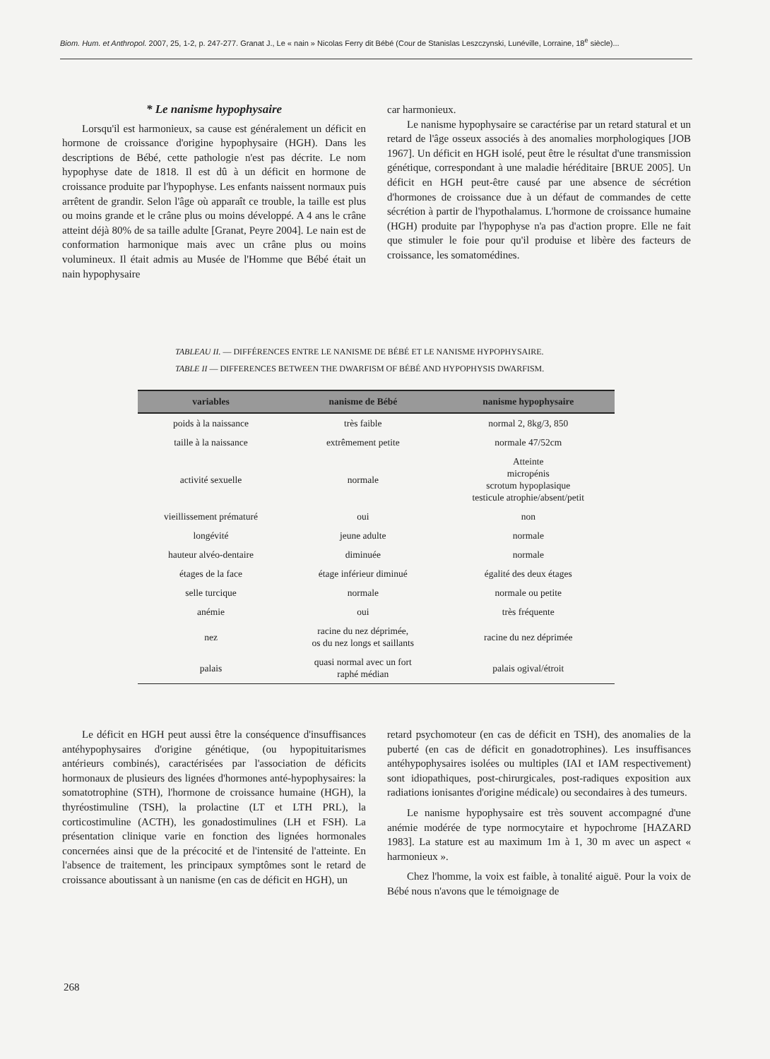Biom. Hum. et Anthropol. 2007, 25, 1-2, p. 247-277. Granat J., Le « nain » Nicolas Ferry dit Bébé (Cour de Stanislas Leszczynski, Lunéville, Lorraine, 18<sup>e</sup> siècle)...
* Le nanisme hypophysaire
Lorsqu'il est harmonieux, sa cause est généralement un déficit en hormone de croissance d'origine hypophysaire (HGH). Dans les descriptions de Bébé, cette pathologie n'est pas décrite. Le nom hypophyse date de 1818. Il est dû à un déficit en hormone de croissance produite par l'hypophyse. Les enfants naissent normaux puis arrêtent de grandir. Selon l'âge où apparaît ce trouble, la taille est plus ou moins grande et le crâne plus ou moins développé. A 4 ans le crâne atteint déjà 80% de sa taille adulte [Granat, Peyre 2004]. Le nain est de conformation harmonique mais avec un crâne plus ou moins volumineux. Il était admis au Musée de l'Homme que Bébé était un nain hypophysaire
car harmonieux.
Le nanisme hypophysaire se caractérise par un retard statural et un retard de l'âge osseux associés à des anomalies morphologiques [JOB 1967]. Un déficit en HGH isolé, peut être le résultat d'une transmission génétique, correspondant à une maladie héréditaire [BRUE 2005]. Un déficit en HGH peut-être causé par une absence de sécrétion d'hormones de croissance due à un défaut de commandes de cette sécrétion à partir de l'hypothalamus. L'hormone de croissance humaine (HGH) produite par l'hypophyse n'a pas d'action propre. Elle ne fait que stimuler le foie pour qu'il produise et libère des facteurs de croissance, les somatomédines.
TABLEAU II. — DIFFÉRENCES ENTRE LE NANISME DE BÉBÉ ET LE NANISME HYPOPHYSAIRE.
TABLE II — DIFFERENCES BETWEEN THE DWARFISM OF BÉBÉ AND HYPOPHYSIS DWARFISM.
| variables | nanisme de Bébé | nanisme hypophysaire |
| --- | --- | --- |
| poids à la naissance | très faible | normal 2, 8kg/3, 850 |
| taille à la naissance | extrêmement petite | normale 47/52cm |
| activité sexuelle | normale | Atteinte micropénis scrotum hypoplasique testicule atrophie/absent/petit |
| vieillissement prématuré | oui | non |
| longévité | jeune adulte | normale |
| hauteur alvéo-dentaire | diminuée | normale |
| étages de la face | étage inférieur diminué | égalité des deux étages |
| selle turcique | normale | normale ou petite |
| anémie | oui | très fréquente |
| nez | racine du nez déprimée, os du nez longs et saillants | racine du nez déprimée |
| palais | quasi normal avec un fort raphé médian | palais ogival/étroit |
Le déficit en HGH peut aussi être la conséquence d'insuffisances antéhypophysaires d'origine génétique, (ou hypopituitarismes antérieurs combinés), caractérisées par l'association de déficits hormonaux de plusieurs des lignées d'hormones anté-hypophysaires: la somatotrophine (STH), l'hormone de croissance humaine (HGH), la thyréostimuline (TSH), la prolactine (LT et LTH PRL), la corticostimuline (ACTH), les gonadostimulines (LH et FSH). La présentation clinique varie en fonction des lignées hormonales concernées ainsi que de la précocité et de l'intensité de l'atteinte. En l'absence de traitement, les principaux symptômes sont le retard de croissance aboutissant à un nanisme (en cas de déficit en HGH), un
retard psychomoteur (en cas de déficit en TSH), des anomalies de la puberté (en cas de déficit en gonadotrophines). Les insuffisances antéhypophysaires isolées ou multiples (IAI et IAM respectivement) sont idiopathiques, post-chirurgicales, post-radiques exposition aux radiations ionisantes d'origine médicale) ou secondaires à des tumeurs.
Le nanisme hypophysaire est très souvent accompagné d'une anémie modérée de type normocytaire et hypochrome [HAZARD 1983]. La stature est au maximum 1m à 1, 30 m avec un aspect « harmonieux ».
Chez l'homme, la voix est faible, à tonalité aiguë. Pour la voix de Bébé nous n'avons que le témoignage de
268